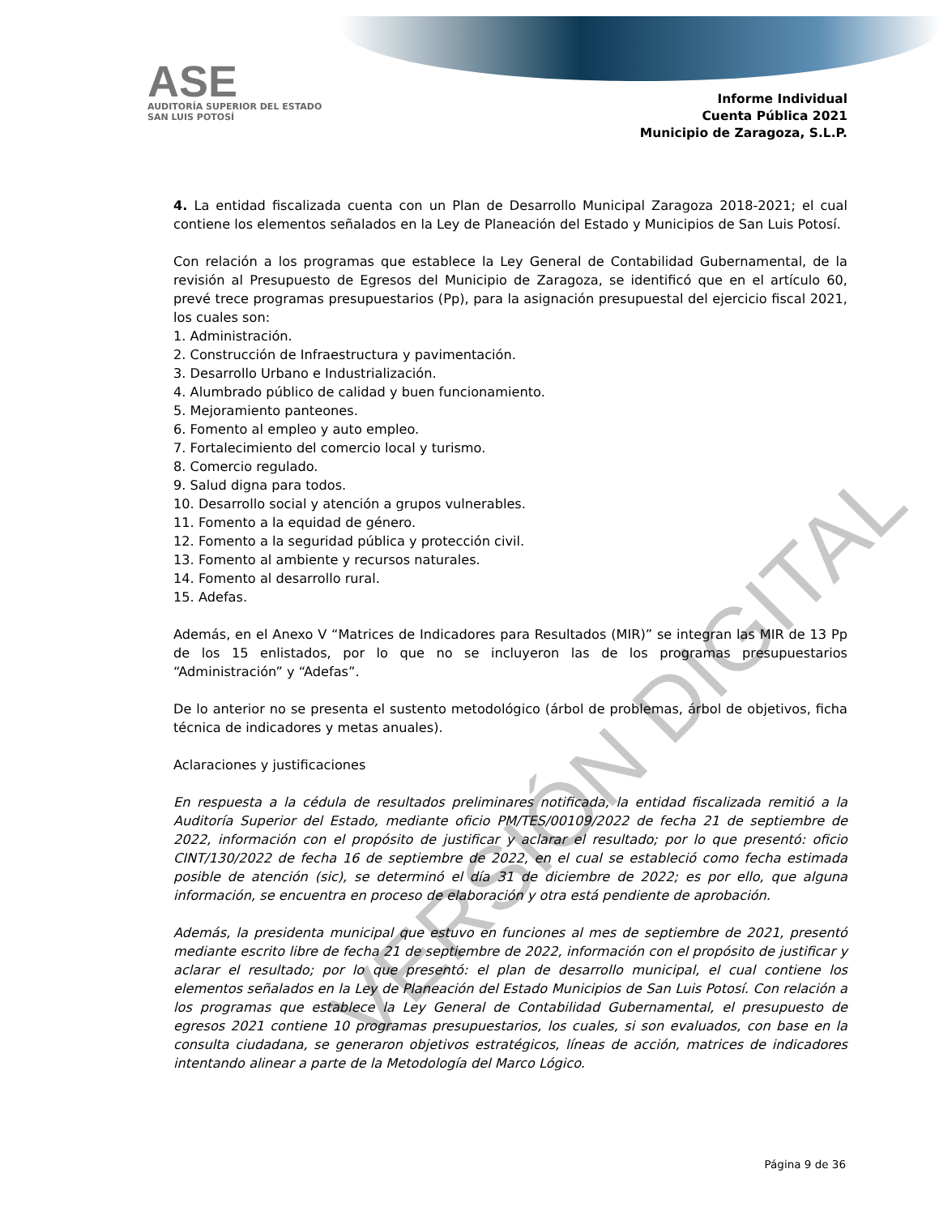ASE
AUDITORÍA SUPERIOR DEL ESTADO
SAN LUIS POTOSÍ
Informe Individual
Cuenta Pública 2021
Municipio de Zaragoza, S.L.P.
4. La entidad fiscalizada cuenta con un Plan de Desarrollo Municipal Zaragoza 2018-2021; el cual contiene los elementos señalados en la Ley de Planeación del Estado y Municipios de San Luis Potosí.
Con relación a los programas que establece la Ley General de Contabilidad Gubernamental, de la revisión al Presupuesto de Egresos del Municipio de Zaragoza, se identificó que en el artículo 60, prevé trece programas presupuestarios (Pp), para la asignación presupuestal del ejercicio fiscal 2021, los cuales son:
1. Administración.
2. Construcción de Infraestructura y pavimentación.
3. Desarrollo Urbano e Industrialización.
4. Alumbrado público de calidad y buen funcionamiento.
5. Mejoramiento panteones.
6. Fomento al empleo y auto empleo.
7. Fortalecimiento del comercio local y turismo.
8. Comercio regulado.
9. Salud digna para todos.
10. Desarrollo social y atención a grupos vulnerables.
11. Fomento a la equidad de género.
12. Fomento a la seguridad pública y protección civil.
13. Fomento al ambiente y recursos naturales.
14. Fomento al desarrollo rural.
15. Adefas.
Además, en el Anexo V “Matrices de Indicadores para Resultados (MIR)” se integran las MIR de 13 Pp de los 15 enlistados, por lo que no se incluyeron las de los programas presupuestarios “Administración” y “Adefas”.
De lo anterior no se presenta el sustento metodológico (árbol de problemas, árbol de objetivos, ficha técnica de indicadores y metas anuales).
Aclaraciones y justificaciones
En respuesta a la cédula de resultados preliminares notificada, la entidad fiscalizada remitió a la Auditoría Superior del Estado, mediante oficio PM/TES/00109/2022 de fecha 21 de septiembre de 2022, información con el propósito de justificar y aclarar el resultado; por lo que presentó: oficio CINT/130/2022 de fecha 16 de septiembre de 2022, en el cual se estableció como fecha estimada posible de atención (sic), se determinó el día 31 de diciembre de 2022; es por ello, que alguna información, se encuentra en proceso de elaboración y otra está pendiente de aprobación.
Además, la presidenta municipal que estuvo en funciones al mes de septiembre de 2021, presentó mediante escrito libre de fecha 21 de septiembre de 2022, información con el propósito de justificar y aclarar el resultado; por lo que presentó: el plan de desarrollo municipal, el cual contiene los elementos señalados en la Ley de Planeación del Estado Municipios de San Luis Potosí. Con relación a los programas que establece la Ley General de Contabilidad Gubernamental, el presupuesto de egresos 2021 contiene 10 programas presupuestarios, los cuales, si son evaluados, con base en la consulta ciudadana, se generaron objetivos estratégicos, líneas de acción, matrices de indicadores intentando alinear a parte de la Metodología del Marco Lógico.
VERSIÓN DIGITAL
Página 9 de 36